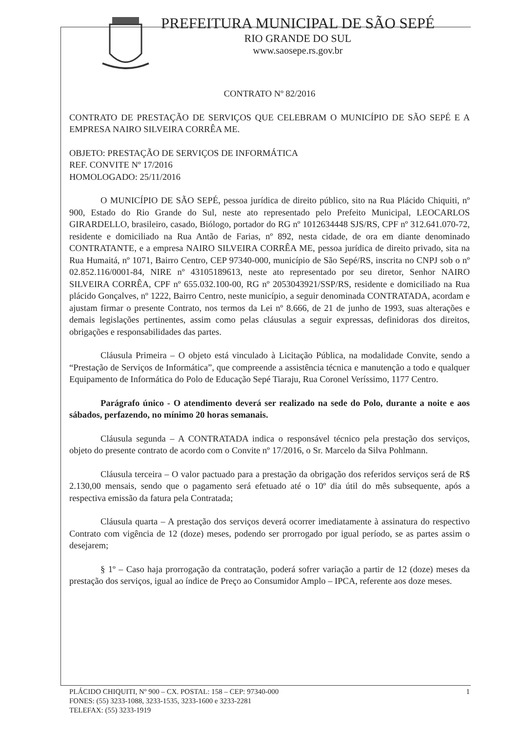PREFEITURA MUNICIPAL DE SÃO SEPÉ
RIO GRANDE DO SUL
www.saosepe.rs.gov.br
CONTRATO Nº 82/2016
CONTRATO DE PRESTAÇÃO DE SERVIÇOS QUE CELEBRAM O MUNICÍPIO DE SÃO SEPÉ E A EMPRESA NAIRO SILVEIRA CORRÊA ME.
OBJETO: PRESTAÇÃO DE SERVIÇOS DE INFORMÁTICA
REF. CONVITE Nº 17/2016
HOMOLOGADO: 25/11/2016
O MUNICÍPIO DE SÃO SEPÉ, pessoa jurídica de direito público, sito na Rua Plácido Chiquiti, nº 900, Estado do Rio Grande do Sul, neste ato representado pelo Prefeito Municipal, LEOCARLOS GIRARDELLO, brasileiro, casado, Biólogo, portador do RG nº 1012634448 SJS/RS, CPF nº 312.641.070-72, residente e domiciliado na Rua Antão de Farias, nº 892, nesta cidade, de ora em diante denominado CONTRATANTE, e a empresa NAIRO SILVEIRA CORRÊA ME, pessoa jurídica de direito privado, sita na Rua Humaitá, nº 1071, Bairro Centro, CEP 97340-000, município de São Sepé/RS, inscrita no CNPJ sob o nº 02.852.116/0001-84, NIRE nº 43105189613, neste ato representado por seu diretor, Senhor NAIRO SILVEIRA CORRÊA, CPF nº 655.032.100-00, RG nº 2053043921/SSP/RS, residente e domiciliado na Rua plácido Gonçalves, nº 1222, Bairro Centro, neste município, a seguir denominada CONTRATADA, acordam e ajustam firmar o presente Contrato, nos termos da Lei nº 8.666, de 21 de junho de 1993, suas alterações e demais legislações pertinentes, assim como pelas cláusulas a seguir expressas, definidoras dos direitos, obrigações e responsabilidades das partes.
Cláusula Primeira – O objeto está vinculado à Licitação Pública, na modalidade Convite, sendo a “Prestação de Serviços de Informática”, que compreende a assistência técnica e manutenção a todo e qualquer Equipamento de Informática do Polo de Educação Sepé Tiaraju, Rua Coronel Veríssimo, 1177 Centro.
Parágrafo único - O atendimento deverá ser realizado na sede do Polo, durante a noite e aos sábados, perfazendo, no mínimo 20 horas semanais.
Cláusula segunda – A CONTRATADA indica o responsável técnico pela prestação dos serviços, objeto do presente contrato de acordo com o Convite nº 17/2016, o Sr. Marcelo da Silva Pohlmann.
Cláusula terceira – O valor pactuado para a prestação da obrigação dos referidos serviços será de R$ 2.130,00 mensais, sendo que o pagamento será efetuado até o 10º dia útil do mês subsequente, após a respectiva emissão da fatura pela Contratada;
Cláusula quarta – A prestação dos serviços deverá ocorrer imediatamente à assinatura do respectivo Contrato com vigência de 12 (doze) meses, podendo ser prorrogado por igual período, se as partes assim o desejarem;
§ 1º – Caso haja prorrogação da contratação, poderá sofrer variação a partir de 12 (doze) meses da prestação dos serviços, igual ao índice de Preço ao Consumidor Amplo – IPCA, referente aos doze meses.
PLÁCIDO CHIQUITI, Nº 900 – CX. POSTAL: 158 – CEP: 97340-000
FONES: (55) 3233-1088, 3233-1535, 3233-1600 e 3233-2281
TELEFAX: (55) 3233-1919
1